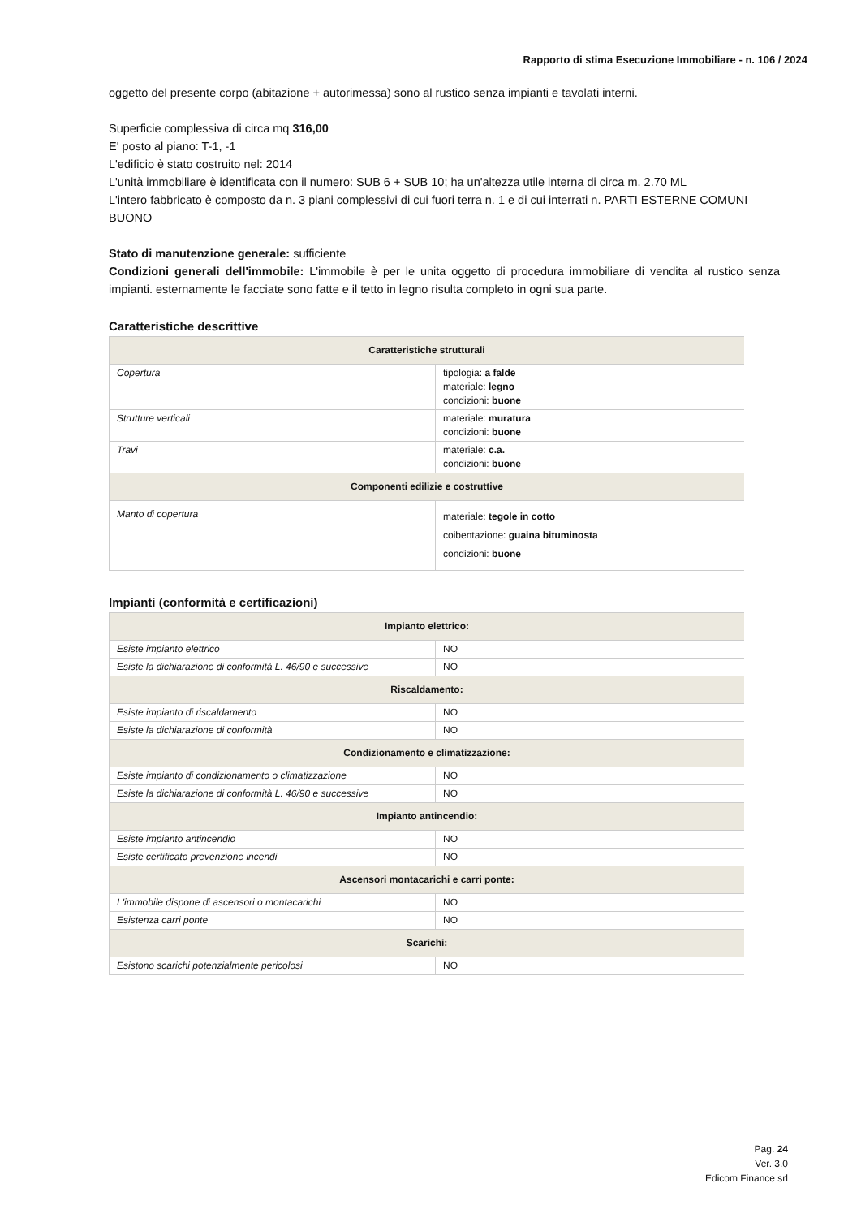Rapporto di stima Esecuzione Immobiliare - n. 106 / 2024
oggetto del presente corpo (abitazione + autorimessa) sono al rustico senza impianti e tavolati interni.
Superficie complessiva di circa mq 316,00
E' posto al piano: T-1, -1
L'edificio è stato costruito nel: 2014
L'unità immobiliare è identificata con il numero: SUB 6 + SUB 10; ha un'altezza utile interna di circa m. 2.70 ML
L'intero fabbricato è composto da n. 3 piani complessivi di cui fuori terra n. 1 e di cui interrati n. PARTI ESTERNE COMUNI BUONO
Stato di manutenzione generale: sufficiente
Condizioni generali dell'immobile: L'immobile è per le unita oggetto di procedura immobiliare di vendita al rustico senza impianti. esternamente le facciate sono fatte e il tetto in legno risulta completo in ogni sua parte.
Caratteristiche descrittive
| Caratteristiche strutturali | |
| Copertura | tipologia: a falde materiale: legno condizioni: buone |
| Strutture verticali | materiale: muratura condizioni: buone |
| Travi | materiale: c.a. condizioni: buone |
| Componenti edilizie e costruttive | |
| Manto di copertura | materiale: tegole in cotto coibentazione: guaina bituminosta condizioni: buone |
Impianti (conformità e certificazioni)
| Impianto elettrico: | |
| Esiste impianto elettrico | NO |
| Esiste la dichiarazione di conformità L. 46/90 e successive | NO |
| Riscaldamento: | |
| Esiste impianto di riscaldamento | NO |
| Esiste la dichiarazione di conformità | NO |
| Condizionamento e climatizzazione: | |
| Esiste impianto di condizionamento o climatizzazione | NO |
| Esiste la dichiarazione di conformità L. 46/90 e successive | NO |
| Impianto antincendio: | |
| Esiste impianto antincendio | NO |
| Esiste certificato prevenzione incendi | NO |
| Ascensori montacarichi e carri ponte: | |
| L'immobile dispone di ascensori o montacarichi | NO |
| Esistenza carri ponte | NO |
| Scarichi: | |
| Esistono scarichi potenzialmente pericolosi | NO |
Pag. 24
Ver. 3.0
Edicom Finance srl